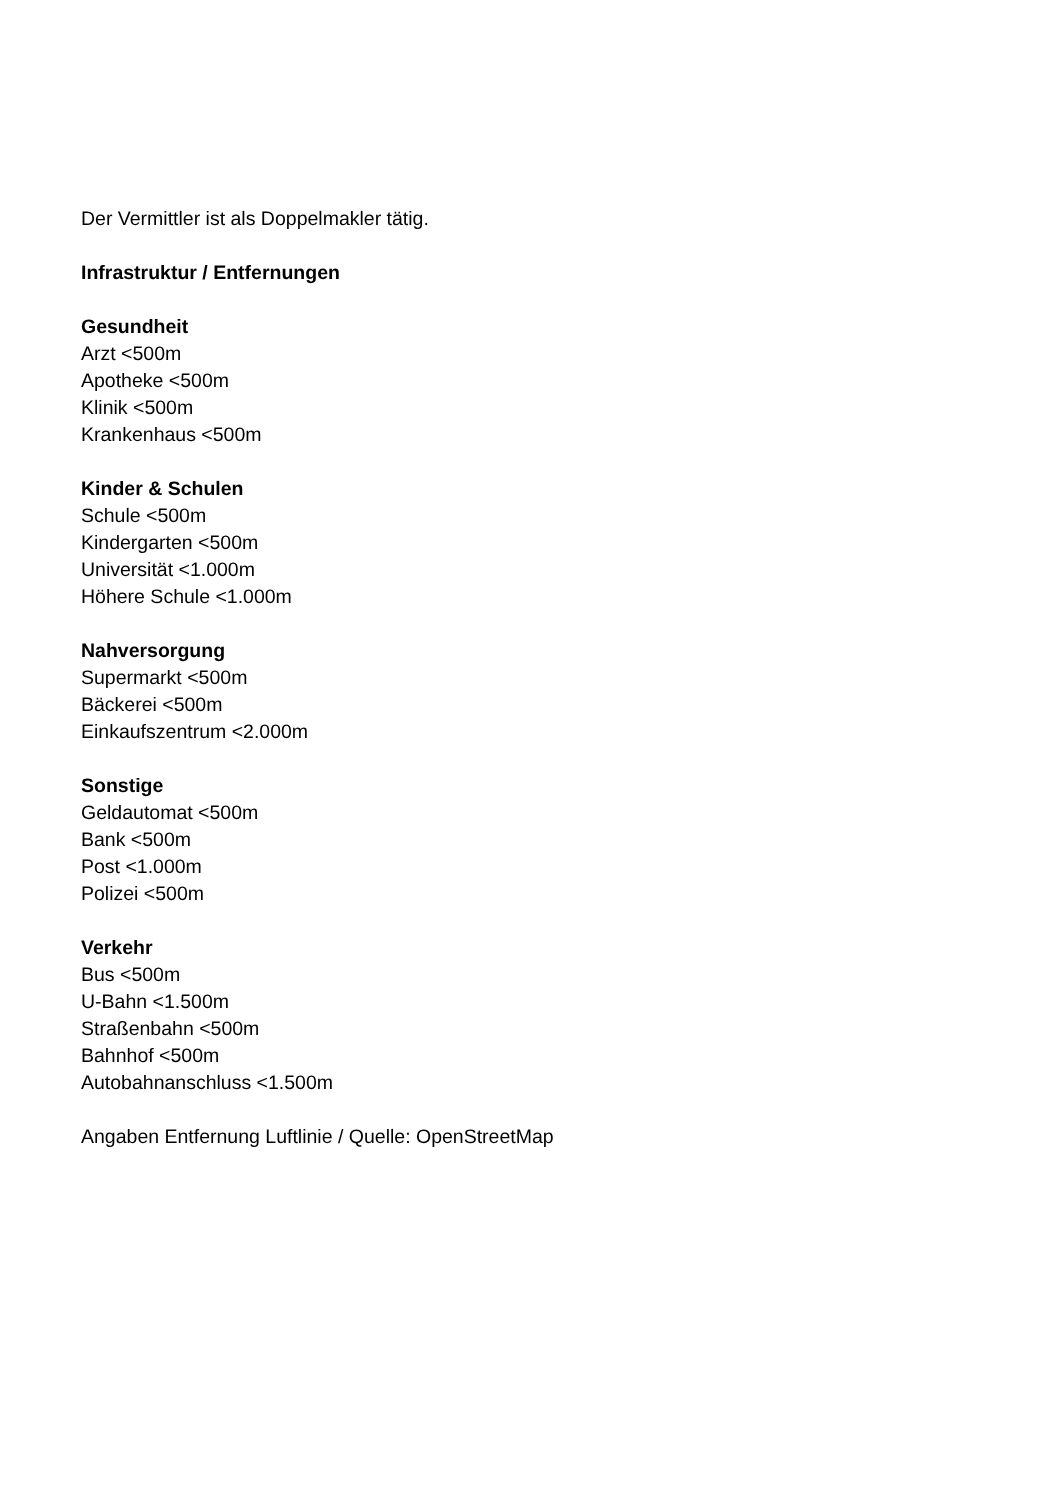Der Vermittler ist als Doppelmakler tätig.
Infrastruktur / Entfernungen
Gesundheit
Arzt <500m
Apotheke <500m
Klinik <500m
Krankenhaus <500m
Kinder & Schulen
Schule <500m
Kindergarten <500m
Universität <1.000m
Höhere Schule <1.000m
Nahversorgung
Supermarkt <500m
Bäckerei <500m
Einkaufszentrum <2.000m
Sonstige
Geldautomat <500m
Bank <500m
Post <1.000m
Polizei <500m
Verkehr
Bus <500m
U-Bahn <1.500m
Straßenbahn <500m
Bahnhof <500m
Autobahnanschluss <1.500m
Angaben Entfernung Luftlinie / Quelle: OpenStreetMap